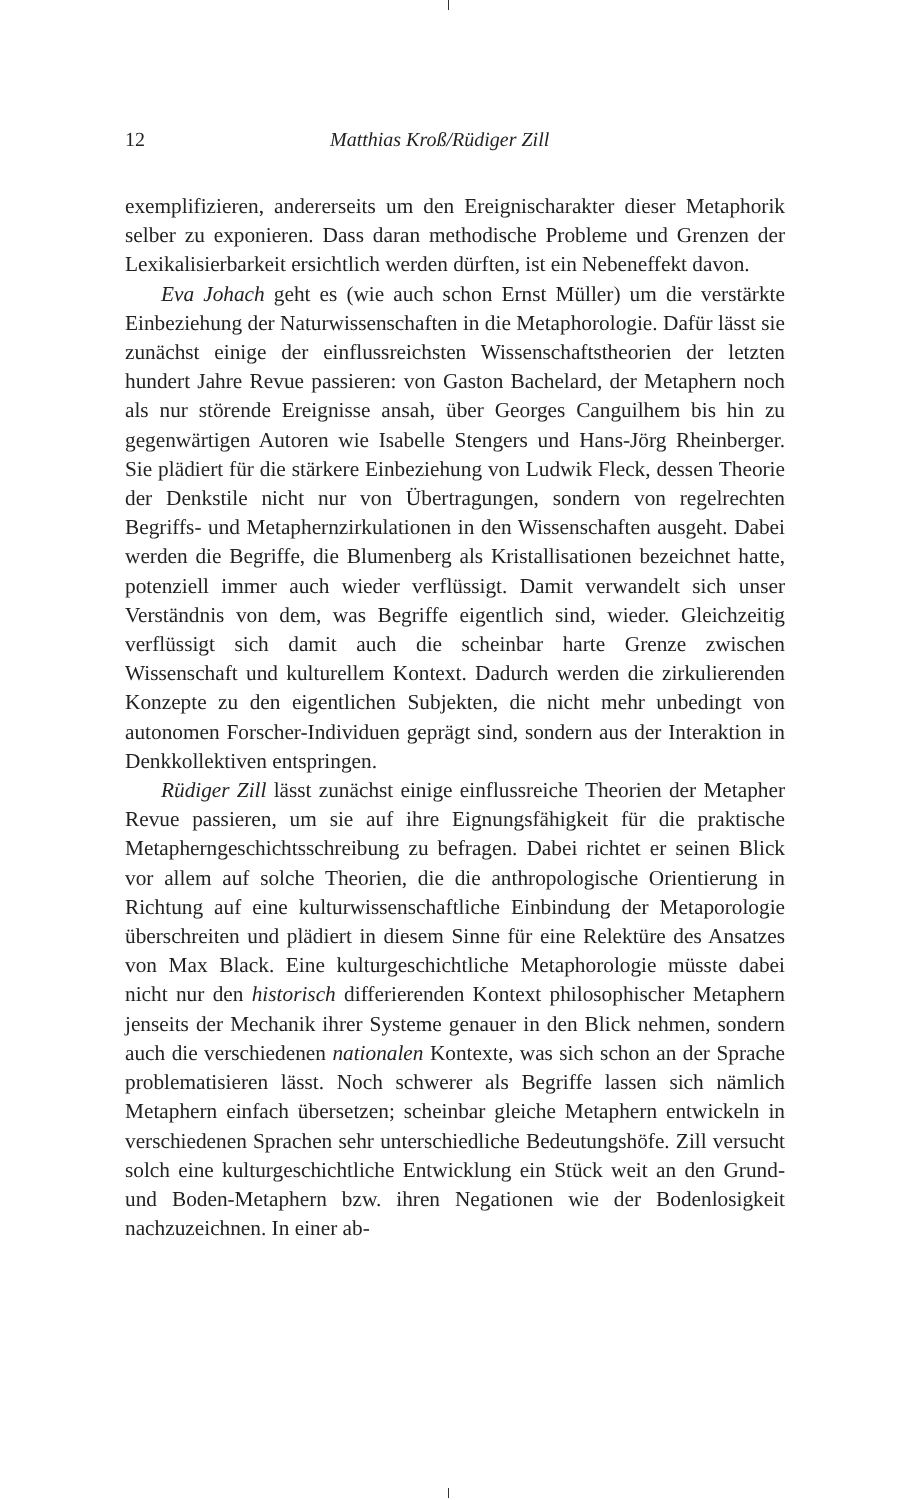12 Matthias Kroß/Rüdiger Zill
exemplifizieren, andererseits um den Ereignischarakter dieser Metaphorik selber zu exponieren. Dass daran methodische Probleme und Grenzen der Lexikalisierbarkeit ersichtlich werden dürften, ist ein Nebeneffekt davon.
Eva Johach geht es (wie auch schon Ernst Müller) um die verstärkte Einbeziehung der Naturwissenschaften in die Metaphorologie. Dafür lässt sie zunächst einige der einflussreichsten Wissenschaftstheorien der letzten hundert Jahre Revue passieren: von Gaston Bachelard, der Metaphern noch als nur störende Ereignisse ansah, über Georges Canguilhem bis hin zu gegenwärtigen Autoren wie Isabelle Stengers und Hans-Jörg Rheinberger. Sie plädiert für die stärkere Einbeziehung von Ludwik Fleck, dessen Theorie der Denkstile nicht nur von Übertragungen, sondern von regelrechten Begriffs- und Metaphernzirkulationen in den Wissenschaften ausgeht. Dabei werden die Begriffe, die Blumenberg als Kristallisationen bezeichnet hatte, potenziell immer auch wieder verflüssigt. Damit verwandelt sich unser Verständnis von dem, was Begriffe eigentlich sind, wieder. Gleichzeitig verflüssigt sich damit auch die scheinbar harte Grenze zwischen Wissenschaft und kulturellem Kontext. Dadurch werden die zirkulierenden Konzepte zu den eigentlichen Subjekten, die nicht mehr unbedingt von autonomen Forscher-Individuen geprägt sind, sondern aus der Interaktion in Denkkollektiven entspringen.
Rüdiger Zill lässt zunächst einige einflussreiche Theorien der Metapher Revue passieren, um sie auf ihre Eignungsfähigkeit für die praktische Metapherngeschichtsschreibung zu befragen. Dabei richtet er seinen Blick vor allem auf solche Theorien, die die anthropologische Orientierung in Richtung auf eine kulturwissenschaftliche Einbindung der Metaporologie überschreiten und plädiert in diesem Sinne für eine Relektüre des Ansatzes von Max Black. Eine kulturgeschichtliche Metaphorologie müsste dabei nicht nur den historisch differierenden Kontext philosophischer Metaphern jenseits der Mechanik ihrer Systeme genauer in den Blick nehmen, sondern auch die verschiedenen nationalen Kontexte, was sich schon an der Sprache problematisieren lässt. Noch schwerer als Begriffe lassen sich nämlich Metaphern einfach übersetzen; scheinbar gleiche Metaphern entwickeln in verschiedenen Sprachen sehr unterschiedliche Bedeutungshöfe. Zill versucht solch eine kulturgeschichtliche Entwicklung ein Stück weit an den Grund- und Boden-Metaphern bzw. ihren Negationen wie der Bodenlosigkeit nachzuzeichnen. In einer ab-